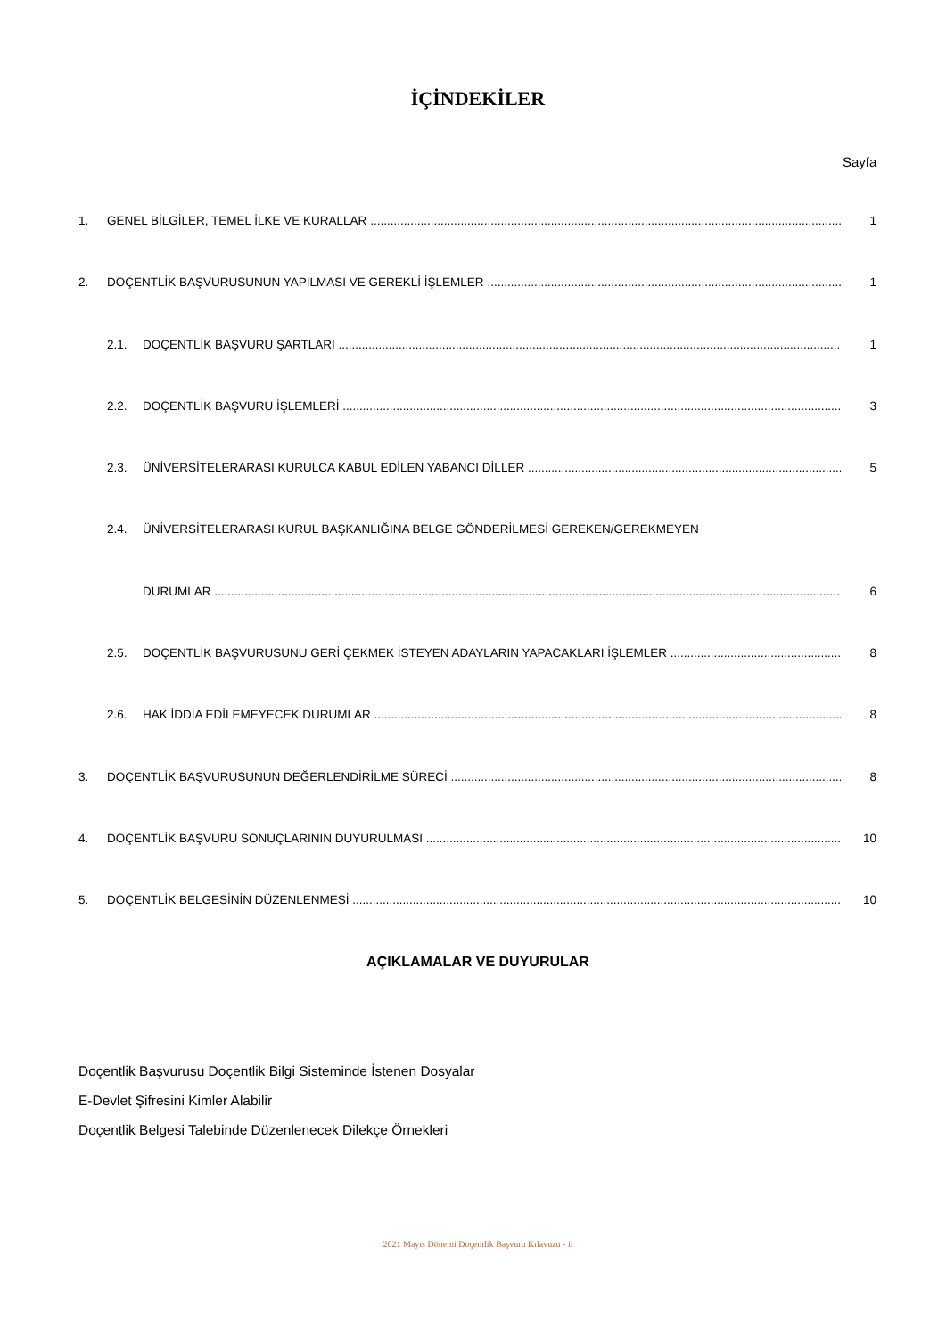İÇİNDEKİLER
Sayfa
1. GENEL BİLGİLER, TEMEL İLKE VE KURALLAR 1
2. DOÇENTLİK BAŞVURUSUNUN YAPILMASI VE GEREKLİ İŞLEMLER 1
2.1. DOÇENTLİK BAŞVURU ŞARTLARI 1
2.2. DOÇENTLİK BAŞVURU İŞLEMLERİ 3
2.3. ÜNİVERSİTELERARASI KURULCA KABUL EDİLEN YABANCI DİLLER 5
2.4. ÜNİVERSİTELERARASI KURUL BAŞKANLIĞINA BELGE GÖNDERİLMESİ GEREKEN/GEREKMEYEN
DURUMLAR 6
2.5. DOÇENTLİK BAŞVURUSUNU GERİ ÇEKMEK İSTEYEN ADAYLARIN YAPACAKLARI İŞLEMLER 8
2.6. HAK İDDİA EDİLEMEYECEK DURUMLAR 8
3. DOÇENTLİK BAŞVURUSUNUN DEĞERLENDİRİLME SÜRECİ 8
4. DOÇENTLİK BAŞVURU SONUÇLARININ DUYURULMASI 10
5. DOÇENTLİK BELGESİNİN DÜZENLENMESİ 10
AÇIKLAMALAR VE DUYURULAR
Doçentlik Başvurusu Doçentlik Bilgi Sisteminde İstenen Dosyalar
E-Devlet Şifresini Kimler Alabilir
Doçentlik Belgesi Talebinde Düzenlenecek Dilekçe Örnekleri
2021 Mayıs Dönemi Doçentlik Başvuru Kılavuzu - ii